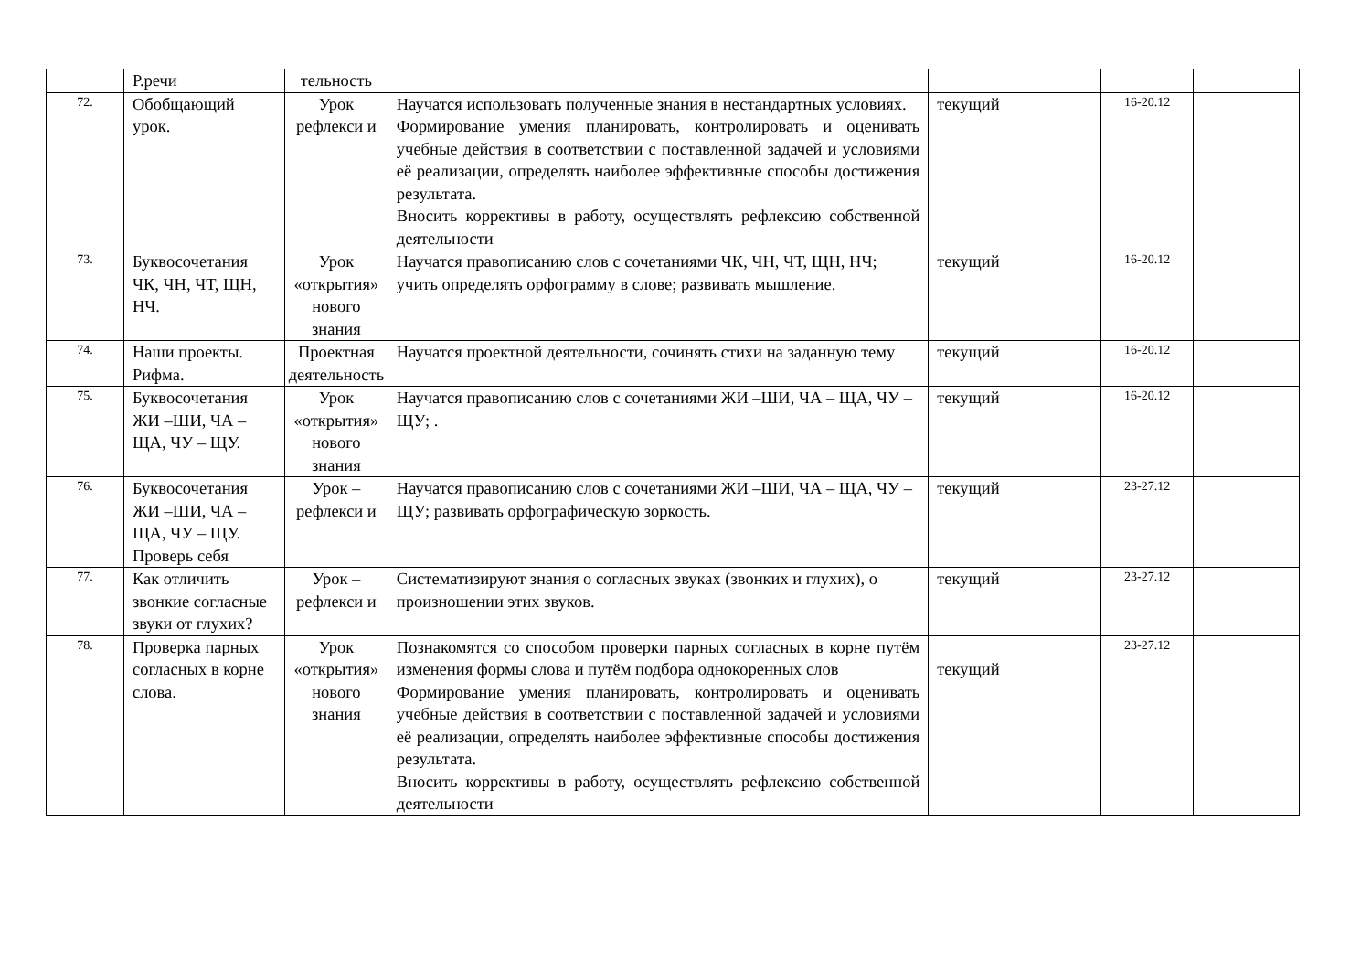| | Р.речи | тельность | | | | |
| 72. | Обобщающий урок. | Урок рефлекси и | Научатся использовать полученные знания в нестандартных условиях. Формирование умения планировать, контролировать и оценивать учебные действия в соответствии с поставленной задачей и условиями её реализации, определять наиболее эффективные способы достижения результата. Вносить коррективы в работу, осуществлять рефлексию собственной деятельности | текущий | 16-20.12 | |
| 73. | Буквосочетания ЧК, ЧН, ЧТ, ЩН, НЧ. | Урок «открытия» нового знания | Научатся правописанию слов с сочетаниями ЧК, ЧН, ЧТ, ЩН, НЧ; учить определять орфограмму в слове; развивать мышление. | текущий | 16-20.12 | |
| 74. | Наши проекты. Рифма. | Проектная деятельность | Научатся проектной деятельности, сочинять стихи на заданную тему | текущий | 16-20.12 | |
| 75. | Буквосочетания ЖИ –ШИ, ЧА – ЩА, ЧУ – ЩУ. | Урок «открытия» нового знания | Научатся правописанию слов с сочетаниями ЖИ –ШИ, ЧА – ЩА, ЧУ – ЩУ; . | текущий | 16-20.12 | |
| 76. | Буквосочетания ЖИ –ШИ, ЧА – ЩА, ЧУ – ЩУ. Проверь себя | Урок – рефлекси и | Научатся правописанию слов с сочетаниями ЖИ –ШИ, ЧА – ЩА, ЧУ – ЩУ; развивать орфографическую зоркость. | текущий | 23-27.12 | |
| 77. | Как отличить звонкие согласные звуки от глухих? | Урок – рефлекси и | Систематизируют знания о согласных звуках (звонких и глухих), о произношении этих звуков. | текущий | 23-27.12 | |
| 78. | Проверка парных согласных в корне слова. | Урок «открытия» нового знания | Познакомятся со способом проверки парных согласных в корне путём изменения формы слова и путём подбора однокоренных слов Формирование умения планировать, контролировать и оценивать учебные действия в соответствии с поставленной задачей и условиями её реализации, определять наиболее эффективные способы достижения результата. Вносить коррективы в работу, осуществлять рефлексию собственной деятельности | текущий | 23-27.12 | |